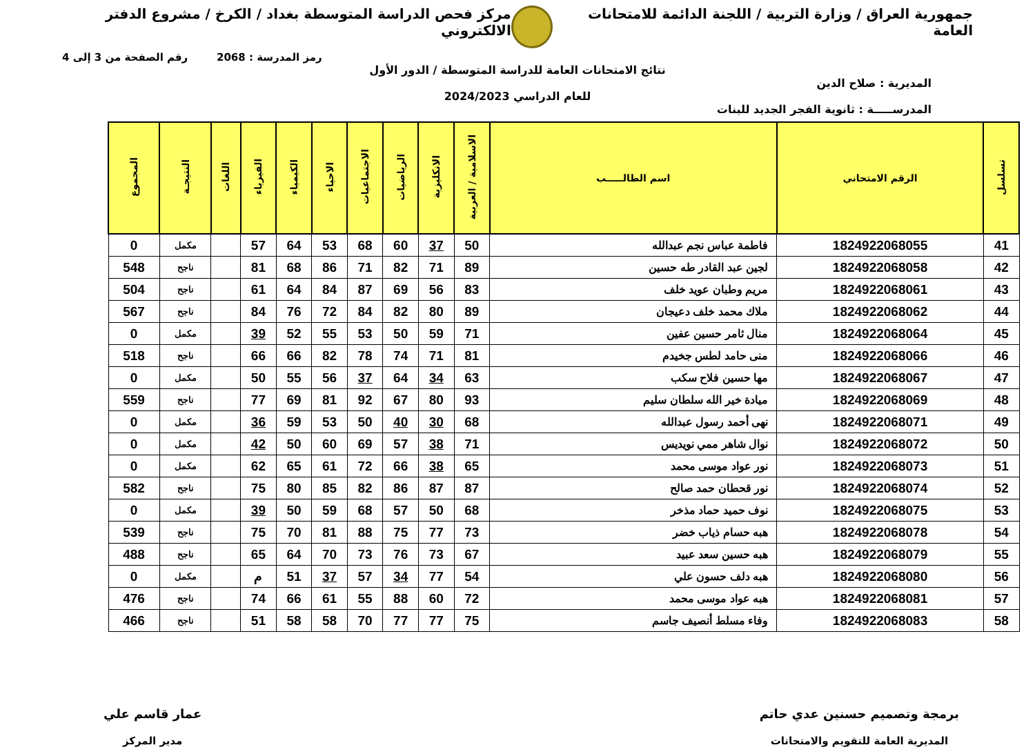جمهورية العراق / وزارة التربية / اللجنة الدائمة للامتحانات العامة
مركز فحص الدراسة المتوسطة بغداد / الكرخ / مشروع الدفتر الالكتروني
رمز المدرسة : 2068 رقم الصفحة من 3 إلى 4
نتائج الامتحانات العامة للدراسة المتوسطة / الدور الأول
المديرية : صلاح الدين
للعام الدراسي 2024/2023
المدرســـــة : ثانوية الفجر الجديد للبنات
| تسلسل | الرقم الامتحاني | اسم الطالـــــب | الاسلامية / العربية | الانكليزية | الرياضيات | الاجتماعيات | الاحياء | الكيمياء | الفيزياء | اللغات | النتيجـة | المجموع |
| --- | --- | --- | --- | --- | --- | --- | --- | --- | --- | --- | --- | --- |
| 41 | 1824922068055 | فاطمة عباس نجم عبدالله | 50 | 37 | 60 | 68 | 53 | 64 | 57 | | مكمل | 0 |
| 42 | 1824922068058 | لجين عبد القادر طه حسين | 89 | 71 | 82 | 71 | 86 | 68 | 81 | | ناجح | 548 |
| 43 | 1824922068061 | مريم وطبان عويد خلف | 83 | 56 | 69 | 87 | 84 | 64 | 61 | | ناجح | 504 |
| 44 | 1824922068062 | ملاك محمد خلف دعيجان | 89 | 80 | 82 | 84 | 72 | 76 | 84 | | ناجح | 567 |
| 45 | 1824922068064 | منال ثامر حسين عفين | 71 | 59 | 50 | 53 | 55 | 52 | 39 | | مكمل | 0 |
| 46 | 1824922068066 | منى حامد لطس جخيدم | 81 | 71 | 74 | 78 | 82 | 66 | 66 | | ناجح | 518 |
| 47 | 1824922068067 | مها حسين فلاح سكب | 63 | 34 | 64 | 37 | 56 | 55 | 50 | | مكمل | 0 |
| 48 | 1824922068069 | ميادة خير الله سلطان سليم | 93 | 80 | 67 | 92 | 81 | 69 | 77 | | ناجح | 559 |
| 49 | 1824922068071 | نهى أحمد رسول عبدالله | 68 | 30 | 40 | 50 | 53 | 59 | 36 | | مكمل | 0 |
| 50 | 1824922068072 | نوال شاهر ممي نويديس | 71 | 38 | 57 | 69 | 60 | 50 | 42 | | مكمل | 0 |
| 51 | 1824922068073 | نور عواد موسى محمد | 65 | 38 | 66 | 72 | 61 | 65 | 62 | | مكمل | 0 |
| 52 | 1824922068074 | نور قحطان حمد صالح | 87 | 87 | 86 | 82 | 85 | 80 | 75 | | ناجح | 582 |
| 53 | 1824922068075 | نوف حميد حماد مذخر | 68 | 50 | 57 | 68 | 59 | 50 | 39 | | مكمل | 0 |
| 54 | 1824922068078 | هبه حسام ذياب خضر | 73 | 77 | 75 | 88 | 81 | 70 | 75 | | ناجح | 539 |
| 55 | 1824922068079 | هبه حسين سعد عبيد | 67 | 73 | 76 | 73 | 70 | 64 | 65 | | ناجح | 488 |
| 56 | 1824922068080 | هبه دلف حسون علي | 54 | 77 | 34 | 57 | 37 | 51 | م | | مكمل | 0 |
| 57 | 1824922068081 | هبه عواد موسى محمد | 72 | 60 | 88 | 55 | 61 | 66 | 74 | | ناجح | 476 |
| 58 | 1824922068083 | وفاء مسلط أنصيف جاسم | 75 | 77 | 77 | 70 | 58 | 58 | 51 | | ناجح | 466 |
برمجة وتصميم حسنين عدي حاتم
المديرية العامة للتقويم والامتحانات
عمار قاسم علي
مدير المركز